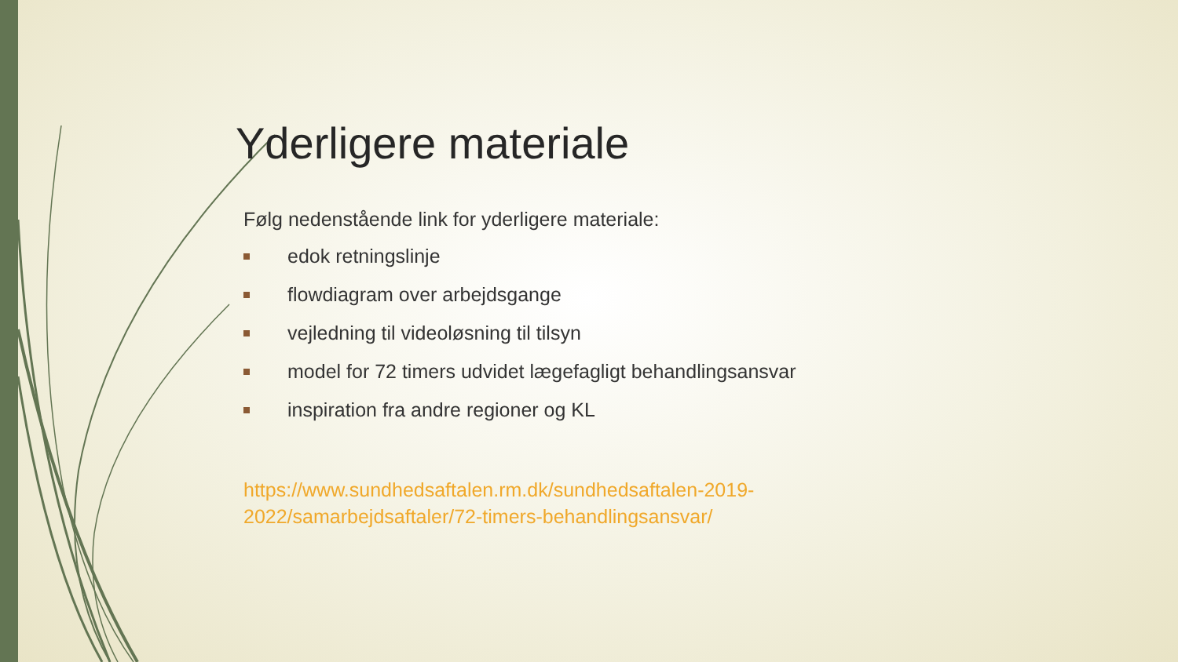Yderligere materiale
Følg nedenstående link for yderligere materiale:
edok retningslinje
flowdiagram over arbejdsgange
vejledning til videoløsning til tilsyn
model for 72 timers udvidet lægefagligt behandlingsansvar
inspiration fra andre regioner og KL
https://www.sundhedsaftalen.rm.dk/sundhedsaftalen-2019-
2022/samarbejdsaftaler/72-timers-behandlingsansvar/